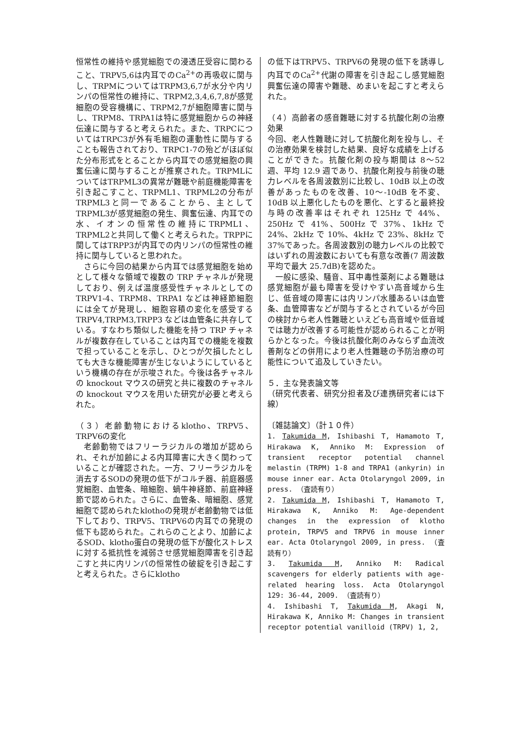恒常性の維持や感覚細胞での浸透圧受容に関わること、TRPV5,6は内耳でのCa<sup>2+</sup>の再吸収に関与し、TRPMについてはTRPM3,6,7が水分や内リンパの恒常性の維持に、TRPM2,3,4,6,7,8が感覚細胞の受容機構に、TRPM2,7が細胞障害に関与し、TRPM8、TRPA1は特に感覚細胞からの神経伝達に関与すると考えられた。また、TRPCについてはTRPC3が外有毛細胞の運動性に関与することも報告されており、TRPC1-7の殆どがほぼ似た分布形式をとることから内耳での感覚細胞の興奮伝達に関与することが推察された。TRPMLについてはTRPML3の異常が難聴や前庭機能障害を引き起こすこと、TRPML1、TRPML2の分布がTRPML3と同一であることから、主としてTRPML3が感覚細胞の発生、興奮伝達、内耳での水、イオンの恒常性の維持にTRPML1、TRPML2と共同して働くと考えられた。TRPPに関してはTRPP3が内耳での内リンパの恒常性の維持に関与していると思われた。
さらに今回の結果から内耳では感覚細胞を始めとして様々な領域で複数の TRP チャネルが発現しており、例えば温度感受性チャネルとしての TRPV1-4、TRPM8、TRPA1 などは神経節細胞には全てが発現し、細胞容積の変化を感受する TRPV4,TRPM3,TRPP3 などは血管条に共存している。すなわち類似した機能を持つ TRP チャネルが複数存在していることは内耳での機能を複数で担っていることを示し、ひとつが欠損したとしても大きな機能障害が生じないようにしているという機構の存在が示唆された。今後は各チャネルの knockout マウスの研究と共に複数のチャネルの knockout マウスを用いた研究が必要と考えられた。
（３）老齢動物におけるklotho、TRPV5、TRPV6の変化
老齢動物ではフリーラジカルの増加が認められ、それが加齢による内耳障害に大きく関わっていることが確認された。一方、フリーラジカルを消去するSODの発現の低下がコルチ器、前庭器感覚細胞、血管条、暗細胞、蝸牛神経節、前庭神経節で認められた。さらに、血管条、暗細胞、感覚細胞で認められたklothoの発現が老齢動物では低下しており、TRPV5、TRPV6の内耳での発現の低下も認められた。これらのことより、加齢によるSOD、klotho蛋白の発現の低下が酸化ストレスに対する抵抗性を減弱させ感覚細胞障害を引き起こすと共に内リンパの恒常性の破綻を引き起こすと考えられた。さらにklotho
の低下はTRPV5、TRPV6の発現の低下を誘導し内耳でのCa<sup>2+</sup>代謝の障害を引き起こし感覚細胞興奮伝達の障害や難聴、めまいを起こすと考えられた。
（４）高齢者の感音難聴に対する抗酸化剤の治療効果
今回、老人性難聴に対して抗酸化剤を投与し、その治療効果を検討した結果、良好な成績を上げることができた。抗酸化剤の投与期間は 8～52 週、平均 12.9 週であり、抗酸化剤投与前後の聴力レベルを各周波数別に比較し、10dB 以上の改善があったものを改善、10～-10dB を不変、10dB 以上悪化したものを悪化、とすると最終投与時の改善率はそれぞれ 125Hz で 44%、250Hz で 41%、500Hz で 37%、1kHz で 24%、2kHz で 10%、4kHz で 23%、8kHz で 37%であった。各周波数別の聴力レベルの比較ではいずれの周波数においても有意な改善(7 周波数平均で最大 25.7dB)を認めた。
一般に感染、騒音、耳中毒性薬剤による難聴は感覚細胞が最も障害を受けやすい高音域から生じ、低音域の障害には内リンパ水腫あるいは血管条、血管障害などが関与するとされているが今回の検討から老人性難聴といえども高音域や低音域では聴力が改善する可能性が認められることが明らかとなった。今後は抗酸化剤のみならず血流改善剤などの併用により老人性難聴の予防治療の可能性について追及していきたい。
５．主な発表論文等
（研究代表者、研究分担者及び連携研究者には下線）
〔雑誌論文〕（計１０件）
1. Takumida M, Ishibashi T, Hamamoto T, Hirakawa K, Anniko M: Expression of transient receptor potential channel melastin (TRPM) 1-8 and TRPA1 (ankyrin) in mouse inner ear. Acta Otolaryngol 2009, in press. （査読有り）
2. Takumida M, Ishibashi T, Hamamoto T, Hirakawa K, Anniko M: Age-dependent changes in the expression of klotho protein, TRPV5 and TRPV6 in mouse inner ear. Acta Otolaryngol 2009, in press. （査読有り）
3. Takumida M, Anniko M: Radical scavengers for elderly patients with age-related hearing loss. Acta Otolaryngol 129: 36-44, 2009. （査読有り）
4. Ishibashi T, Takumida M, Akagi N, Hirakawa K, Anniko M: Changes in transient receptor potential vanilloid (TRPV) 1, 2,